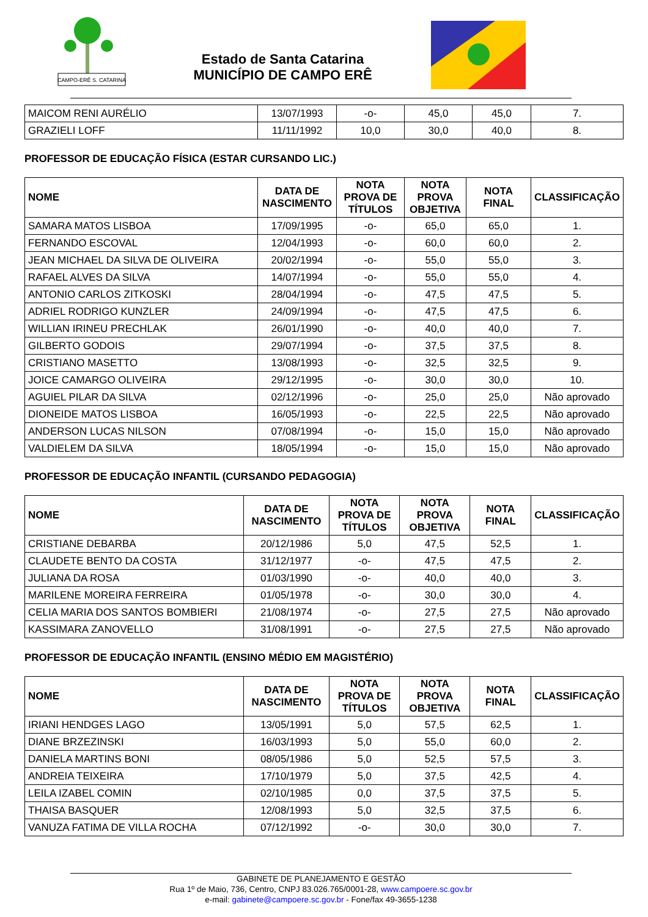CAMPO-ERÊ S. CATARINA
Estado de Santa Catarina
MUNICÍPIO DE CAMPO ERÊ
| MAICOM RENI AURÉLIO | 13/07/1993 | -o- | 45,0 | 45,0 | 7. |
| GRAZIELI LOFF | 11/11/1992 | 10,0 | 30,0 | 40,0 | 8. |
PROFESSOR DE EDUCAÇÃO FÍSICA (ESTAR CURSANDO LIC.)
| NOME | DATA DE NASCIMENTO | NOTA PROVA DE TÍTULOS | NOTA PROVA OBJETIVA | NOTA FINAL | CLASSIFICAÇÃO |
| --- | --- | --- | --- | --- | --- |
| SAMARA MATOS LISBOA | 17/09/1995 | -o- | 65,0 | 65,0 | 1. |
| FERNANDO ESCOVAL | 12/04/1993 | -o- | 60,0 | 60,0 | 2. |
| JEAN MICHAEL DA SILVA DE OLIVEIRA | 20/02/1994 | -o- | 55,0 | 55,0 | 3. |
| RAFAEL ALVES DA SILVA | 14/07/1994 | -o- | 55,0 | 55,0 | 4. |
| ANTONIO CARLOS ZITKOSKI | 28/04/1994 | -o- | 47,5 | 47,5 | 5. |
| ADRIEL RODRIGO KUNZLER | 24/09/1994 | -o- | 47,5 | 47,5 | 6. |
| WILLIAN IRINEU PRECHLAK | 26/01/1990 | -o- | 40,0 | 40,0 | 7. |
| GILBERTO GODOIS | 29/07/1994 | -o- | 37,5 | 37,5 | 8. |
| CRISTIANO MASETTO | 13/08/1993 | -o- | 32,5 | 32,5 | 9. |
| JOICE CAMARGO OLIVEIRA | 29/12/1995 | -o- | 30,0 | 30,0 | 10. |
| AGUIEL PILAR DA SILVA | 02/12/1996 | -o- | 25,0 | 25,0 | Não aprovado |
| DIONEIDE MATOS LISBOA | 16/05/1993 | -o- | 22,5 | 22,5 | Não aprovado |
| ANDERSON LUCAS NILSON | 07/08/1994 | -o- | 15,0 | 15,0 | Não aprovado |
| VALDIELEM DA SILVA | 18/05/1994 | -o- | 15,0 | 15,0 | Não aprovado |
PROFESSOR DE EDUCAÇÃO INFANTIL (CURSANDO PEDAGOGIA)
| NOME | DATA DE NASCIMENTO | NOTA PROVA DE TÍTULOS | NOTA PROVA OBJETIVA | NOTA FINAL | CLASSIFICAÇÃO |
| --- | --- | --- | --- | --- | --- |
| CRISTIANE DEBARBA | 20/12/1986 | 5,0 | 47,5 | 52,5 | 1. |
| CLAUDETE BENTO DA COSTA | 31/12/1977 | -o- | 47,5 | 47,5 | 2. |
| JULIANA DA ROSA | 01/03/1990 | -o- | 40,0 | 40,0 | 3. |
| MARILENE MOREIRA FERREIRA | 01/05/1978 | -o- | 30,0 | 30,0 | 4. |
| CELIA MARIA DOS SANTOS BOMBIERI | 21/08/1974 | -o- | 27,5 | 27,5 | Não aprovado |
| KASSIMARA ZANOVELLO | 31/08/1991 | -o- | 27,5 | 27,5 | Não aprovado |
PROFESSOR DE EDUCAÇÃO INFANTIL (ENSINO MÉDIO EM MAGISTÉRIO)
| NOME | DATA DE NASCIMENTO | NOTA PROVA DE TÍTULOS | NOTA PROVA OBJETIVA | NOTA FINAL | CLASSIFICAÇÃO |
| --- | --- | --- | --- | --- | --- |
| IRIANI HENDGES LAGO | 13/05/1991 | 5,0 | 57,5 | 62,5 | 1. |
| DIANE BRZEZINSKI | 16/03/1993 | 5,0 | 55,0 | 60,0 | 2. |
| DANIELA MARTINS BONI | 08/05/1986 | 5,0 | 52,5 | 57,5 | 3. |
| ANDREIA TEIXEIRA | 17/10/1979 | 5,0 | 37,5 | 42,5 | 4. |
| LEILA IZABEL COMIN | 02/10/1985 | 0,0 | 37,5 | 37,5 | 5. |
| THAISA BASQUER | 12/08/1993 | 5,0 | 32,5 | 37,5 | 6. |
| VANUZA FATIMA DE VILLA ROCHA | 07/12/1992 | -o- | 30,0 | 30,0 | 7. |
GABINETE DE PLANEJAMENTO E GESTÃO
Rua 1º de Maio, 736, Centro, CNPJ 83.026.765/0001-28, www.campoere.sc.gov.br
e-mail: gabinete@campoere.sc.gov.br - Fone/fax 49-3655-1238